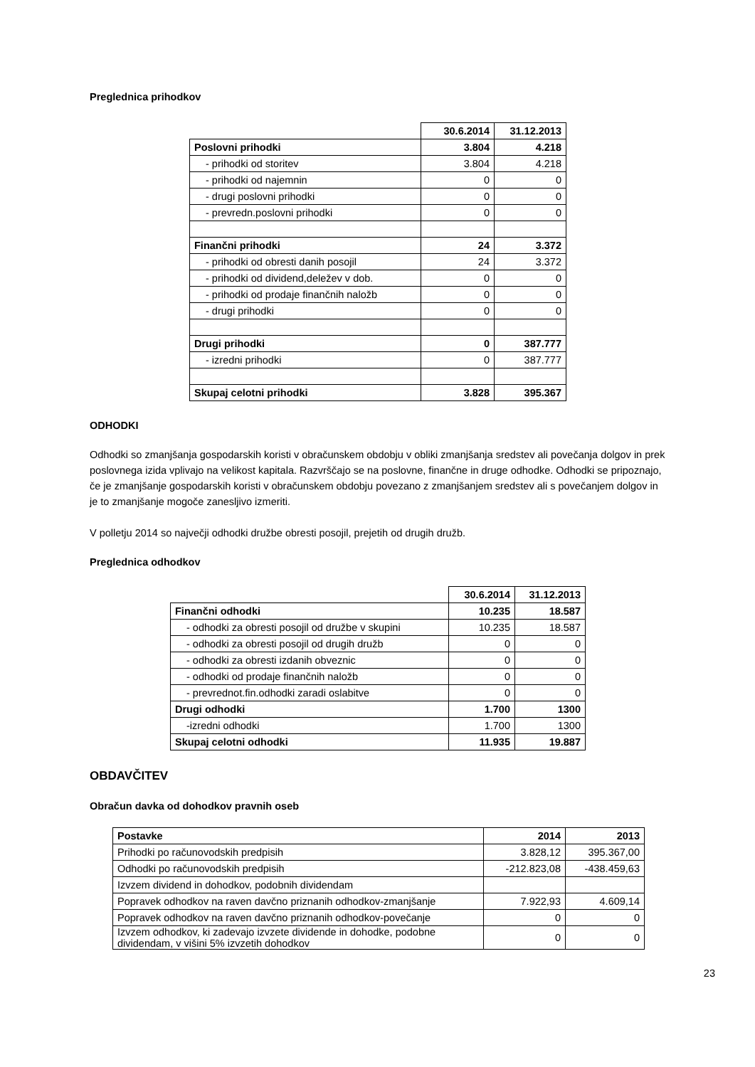Preglednica prihodkov
| | 30.6.2014 | 31.12.2013 |
| Poslovni prihodki | 3.804 | 4.218 |
| - prihodki od storitev | 3.804 | 4.218 |
| - prihodki od najemnin | 0 | 0 |
| - drugi poslovni prihodki | 0 | 0 |
| - prevredn.poslovni prihodki | 0 | 0 |
| Finančni prihodki | 24 | 3.372 |
| - prihodki od obresti danih posojil | 24 | 3.372 |
| - prihodki od dividend,deležev v dob. | 0 | 0 |
| - prihodki od prodaje finančnih naložb | 0 | 0 |
| - drugi prihodki | 0 | 0 |
| Drugi prihodki | 0 | 387.777 |
| - izredni prihodki | 0 | 387.777 |
| Skupaj celotni prihodki | 3.828 | 395.367 |
ODHODKI
Odhodki so zmanjšanja gospodarskih koristi v obračunskem obdobju v obliki zmanjšanja sredstev ali povečanja dolgov in prek poslovnega izida vplivajo na velikost kapitala. Razvrščajo se na poslovne, finančne in druge odhodke. Odhodki se pripoznajo, če je zmanjšanje gospodarskih koristi v obračunskem obdobju povezano z zmanjšanjem sredstev ali s povečanjem dolgov in je to zmanjšanje mogoče zanesljivo izmeriti.
V polletju 2014 so največji odhodki družbe obresti posojil, prejetih od drugih družb.
Preglednica odhodkov
| | 30.6.2014 | 31.12.2013 |
| Finančni odhodki | 10.235 | 18.587 |
| - odhodki za obresti posojil od družbe v skupini | 10.235 | 18.587 |
| - odhodki za obresti posojil od drugih družb | 0 | 0 |
| - odhodki za obresti izdanih obveznic | 0 | 0 |
| - odhodki od prodaje finančnih naložb | 0 | 0 |
| - prevrednot.fin.odhodki zaradi oslabitve | 0 | 0 |
| Drugi odhodki | 1.700 | 1300 |
| -izredni odhodki | 1.700 | 1300 |
| Skupaj celotni odhodki | 11.935 | 19.887 |
OBDAVČITEV
Obračun davka od dohodkov pravnih oseb
| Postavke | 2014 | 2013 |
| Prihodki po računovodskih predpisih | 3.828,12 | 395.367,00 |
| Odhodki po računovodskih predpisih | -212.823,08 | -438.459,63 |
| Izvzem dividend in dohodkov, podobnih dividendam | | |
| Popravek odhodkov na raven davčno priznanih odhodkov-zmanjšanje | 7.922,93 | 4.609,14 |
| Popravek odhodkov na raven davčno priznanih odhodkov-povečanje | 0 | 0 |
| Izvzem odhodkov, ki zadevajo izvzete dividende in dohodke, podobne dividendam, v višini 5% izvzetih dohodkov | 0 | 0 |
23